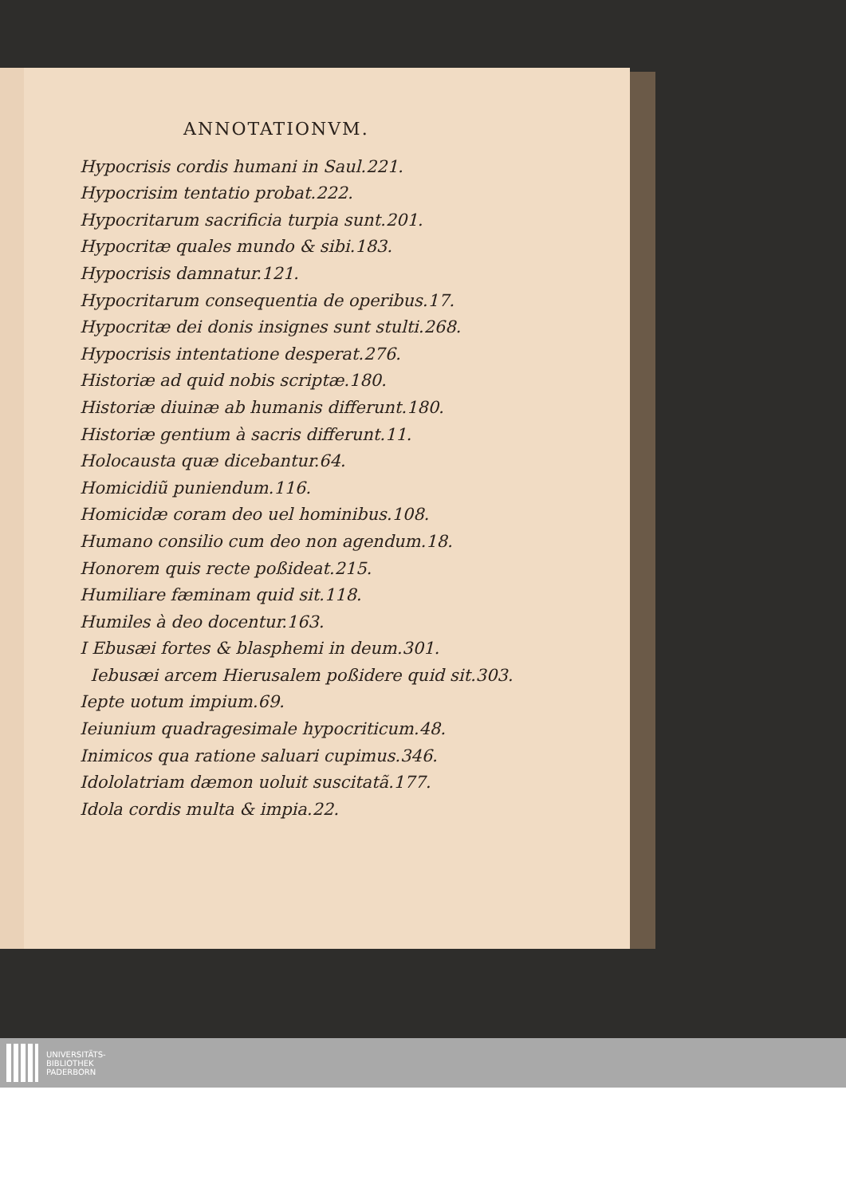ANNOTATIONVM.
Hypocrisis cordis humani in Saul.221.
Hypocrisim tentatio probat.222.
Hypocritarum sacrificia turpia sunt.201.
Hypocritæ quales mundo & sibi.183.
Hypocrisis damnatur.121.
Hypocritarum consequentia de operibus.17.
Hypocritæ dei donis insignes sunt stulti.268.
Hypocrisis intentatione desperat.276.
Historiæ ad quid nobis scriptæ.180.
Historiæ diuinæ ab humanis differunt.180.
Historiæ gentium à sacris differunt.11.
Holocausta quæ dicebantur.64.
Homicidiũ puniendum.116.
Homicidæ coram deo uel hominibus.108.
Humano consilio cum deo non agendum.18.
Honorem quis recte poßideat.215.
Humiliare fæminam quid sit.118.
Humiles à deo docentur.163.
I Ebusæi fortes & blasphemi in deum.301.
Iebusæi arcem Hierusalem poßidere quid sit.303.
Iepte uotum impium.69.
Ieiunium quadragesimale hypocriticum.48.
Inimicos qua ratione saluari cupimus.346.
Idololatriam dæmon uoluit suscitatã.177.
Idola cordis multa & impia.22.
UNIVERSITÄTS-
BIBLIOTHEK
PADERBORN